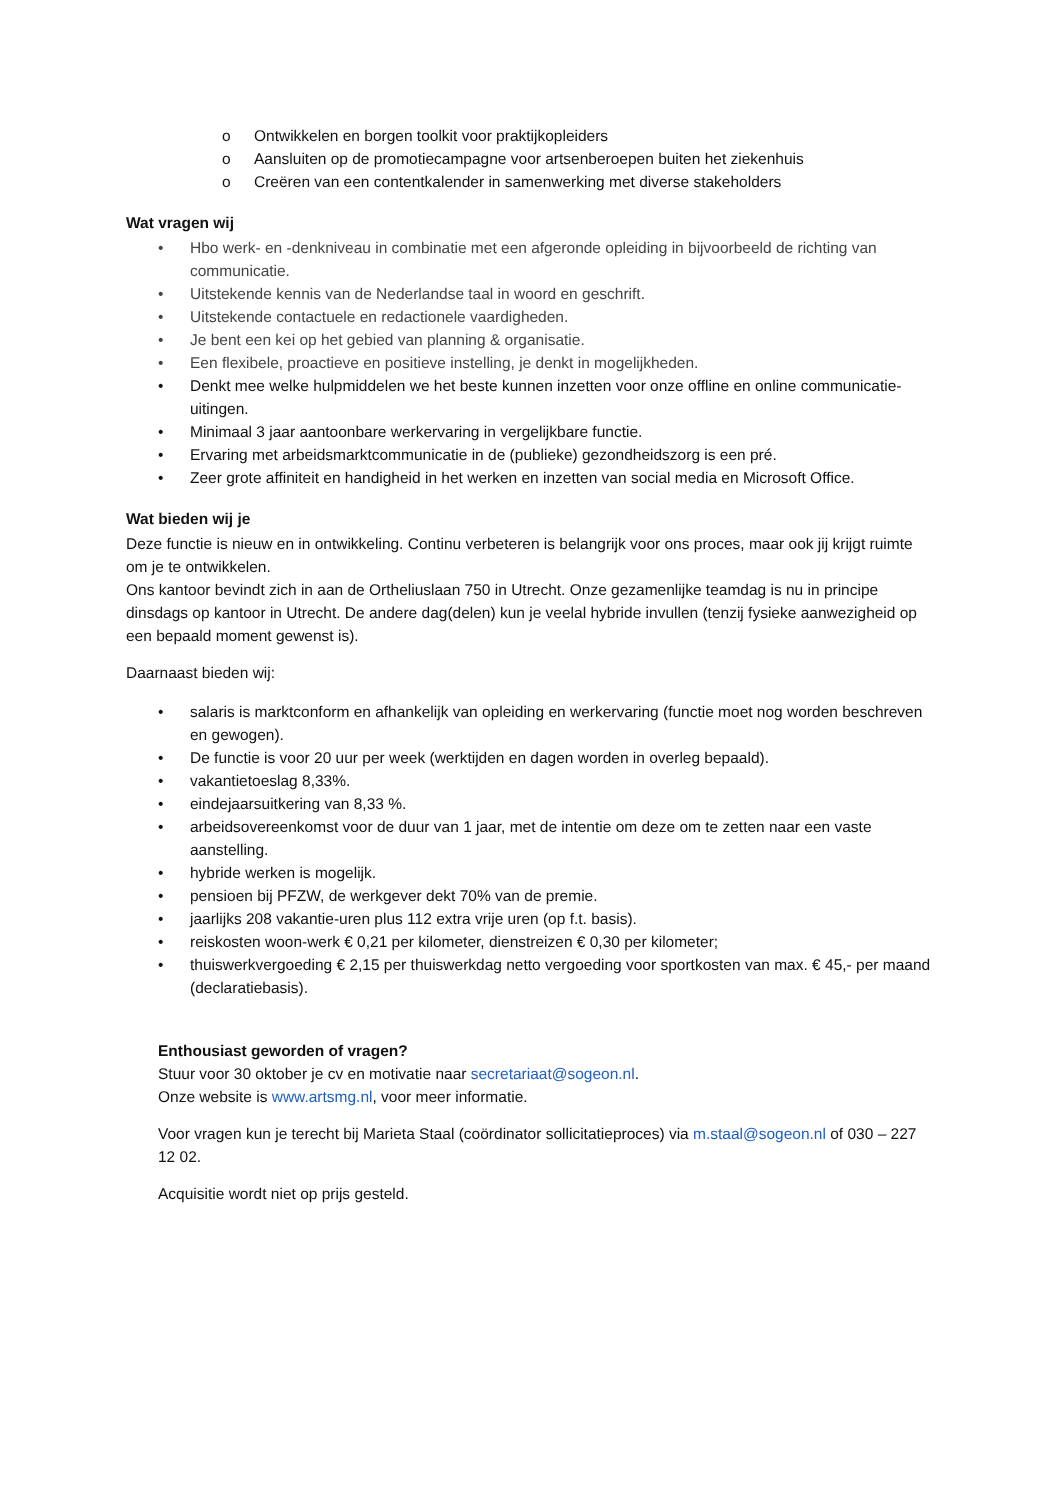o Ontwikkelen en borgen toolkit voor praktijkopleiders
o Aansluiten op de promotiecampagne voor artsenberoepen buiten het ziekenhuis
o Creëren van een contentkalender in samenwerking met diverse stakeholders
Wat vragen wij
• Hbo werk- en -denkniveau in combinatie met een afgeronde opleiding in bijvoorbeeld de richting van communicatie.
• Uitstekende kennis van de Nederlandse taal in woord en geschrift.
• Uitstekende contactuele en redactionele vaardigheden.
• Je bent een kei op het gebied van planning & organisatie.
• Een flexibele, proactieve en positieve instelling, je denkt in mogelijkheden.
• Denkt mee welke hulpmiddelen we het beste kunnen inzetten voor onze offline en online communicatie-uitingen.
• Minimaal 3 jaar aantoonbare werkervaring in vergelijkbare functie.
• Ervaring met arbeidsmarktcommunicatie in de (publieke) gezondheidszorg is een pré.
• Zeer grote affiniteit en handigheid in het werken en inzetten van social media en Microsoft Office.
Wat bieden wij je
Deze functie is nieuw en in ontwikkeling. Continu verbeteren is belangrijk voor ons proces, maar ook jij krijgt ruimte om je te ontwikkelen.
Ons kantoor bevindt zich in aan de Ortheliuslaan 750 in Utrecht. Onze gezamenlijke teamdag is nu in principe dinsdags op kantoor in Utrecht. De andere dag(delen) kun je veelal hybride invullen (tenzij fysieke aanwezigheid op een bepaald moment gewenst is).
Daarnaast bieden wij:
• salaris is marktconform en afhankelijk van opleiding en werkervaring (functie moet nog worden beschreven en gewogen).
• De functie is voor 20 uur per week (werktijden en dagen worden in overleg bepaald).
• vakantietoeslag 8,33%.
• eindejaarsuitkering van 8,33 %.
• arbeidsovereenkomst voor de duur van 1 jaar, met de intentie om deze om te zetten naar een vaste aanstelling.
• hybride werken is mogelijk.
• pensioen bij PFZW, de werkgever dekt 70% van de premie.
• jaarlijks 208 vakantie-uren plus 112 extra vrije uren (op f.t. basis).
• reiskosten woon-werk € 0,21 per kilometer, dienstreizen € 0,30 per kilometer;
• thuiswerkvergoeding € 2,15 per thuiswerkdag netto vergoeding voor sportkosten van max. € 45,- per maand (declaratiebasis).
Enthousiast geworden of vragen?
Stuur voor 30 oktober je cv en motivatie naar secretariaat@sogeon.nl.
Onze website is www.artsmg.nl, voor meer informatie.
Voor vragen kun je terecht bij Marieta Staal (coördinator sollicitatieproces) via m.staal@sogeon.nl of 030 – 227 12 02.
Acquisitie wordt niet op prijs gesteld.